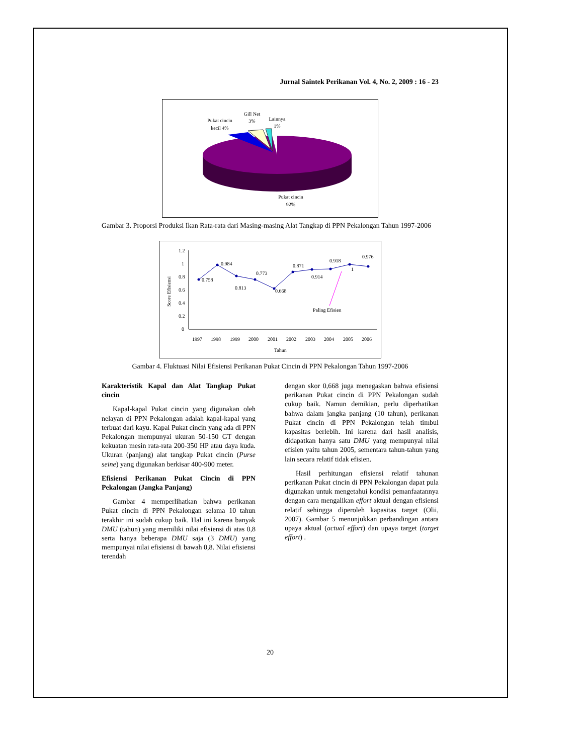Jurnal Saintek Perikanan Vol. 4, No. 2, 2009 : 16 - 23
Pukat cincin
kecil 4%
Gill Net
3%
Lainnya
1%
Pukat cincin
92%
Gambar 3. Proporsi Produksi Ikan Rata-rata dari Masing-masing Alat Tangkap di PPN Pekalongan Tahun 1997-2006
1.2
1
0.8
0.6
0.4
0.2
0
Score Efisiensi
0.758
0.984
0.813
0.773
0.668
0.871
0.914
0.918
1
0.976
Paling Efisien
1997
1998
1999
2000
2001
2002
2003
2004
2005
2006
Tahun
Gambar 4. Fluktuasi Nilai Efisiensi Perikanan Pukat Cincin di PPN Pekalongan Tahun 1997-2006
Karakteristik Kapal dan Alat Tangkap Pukat cincin
Kapal-kapal Pukat cincin yang digunakan oleh nelayan di PPN Pekalongan adalah kapal-kapal yang terbuat dari kayu. Kapal Pukat cincin yang ada di PPN Pekalongan mempunyai ukuran 50-150 GT dengan kekuatan mesin rata-rata 200-350 HP atau daya kuda. Ukuran (panjang) alat tangkap Pukat cincin (Purse seine) yang digunakan berkisar 400-900 meter.
Efisiensi Perikanan Pukat Cincin di PPN Pekalongan (Jangka Panjang)
Gambar 4 memperlihatkan bahwa perikanan Pukat cincin di PPN Pekalongan selama 10 tahun terakhir ini sudah cukup baik. Hal ini karena banyak DMU (tahun) yang memiliki nilai efisiensi di atas 0,8 serta hanya beberapa DMU saja (3 DMU) yang mempunyai nilai efisiensi di bawah 0,8. Nilai efisiensi terendah
dengan skor 0,668 juga menegaskan bahwa efisiensi perikanan Pukat cincin di PPN Pekalongan sudah cukup baik. Namun demikian, perlu diperhatikan bahwa dalam jangka panjang (10 tahun), perikanan Pukat cincin di PPN Pekalongan telah timbul kapasitas berlebih. Ini karena dari hasil analisis, didapatkan hanya satu DMU yang mempunyai nilai efisien yaitu tahun 2005, sementara tahun-tahun yang lain secara relatif tidak efisien.
Hasil perhitungan efisiensi relatif tahunan perikanan Pukat cincin di PPN Pekalongan dapat pula digunakan untuk mengetahui kondisi pemanfaatannya dengan cara mengalikan effort aktual dengan efisiensi relatif sehingga diperoleh kapasitas target (Olii, 2007). Gambar 5 menunjukkan perbandingan antara upaya aktual (actual effort) dan upaya target (target effort) .
20